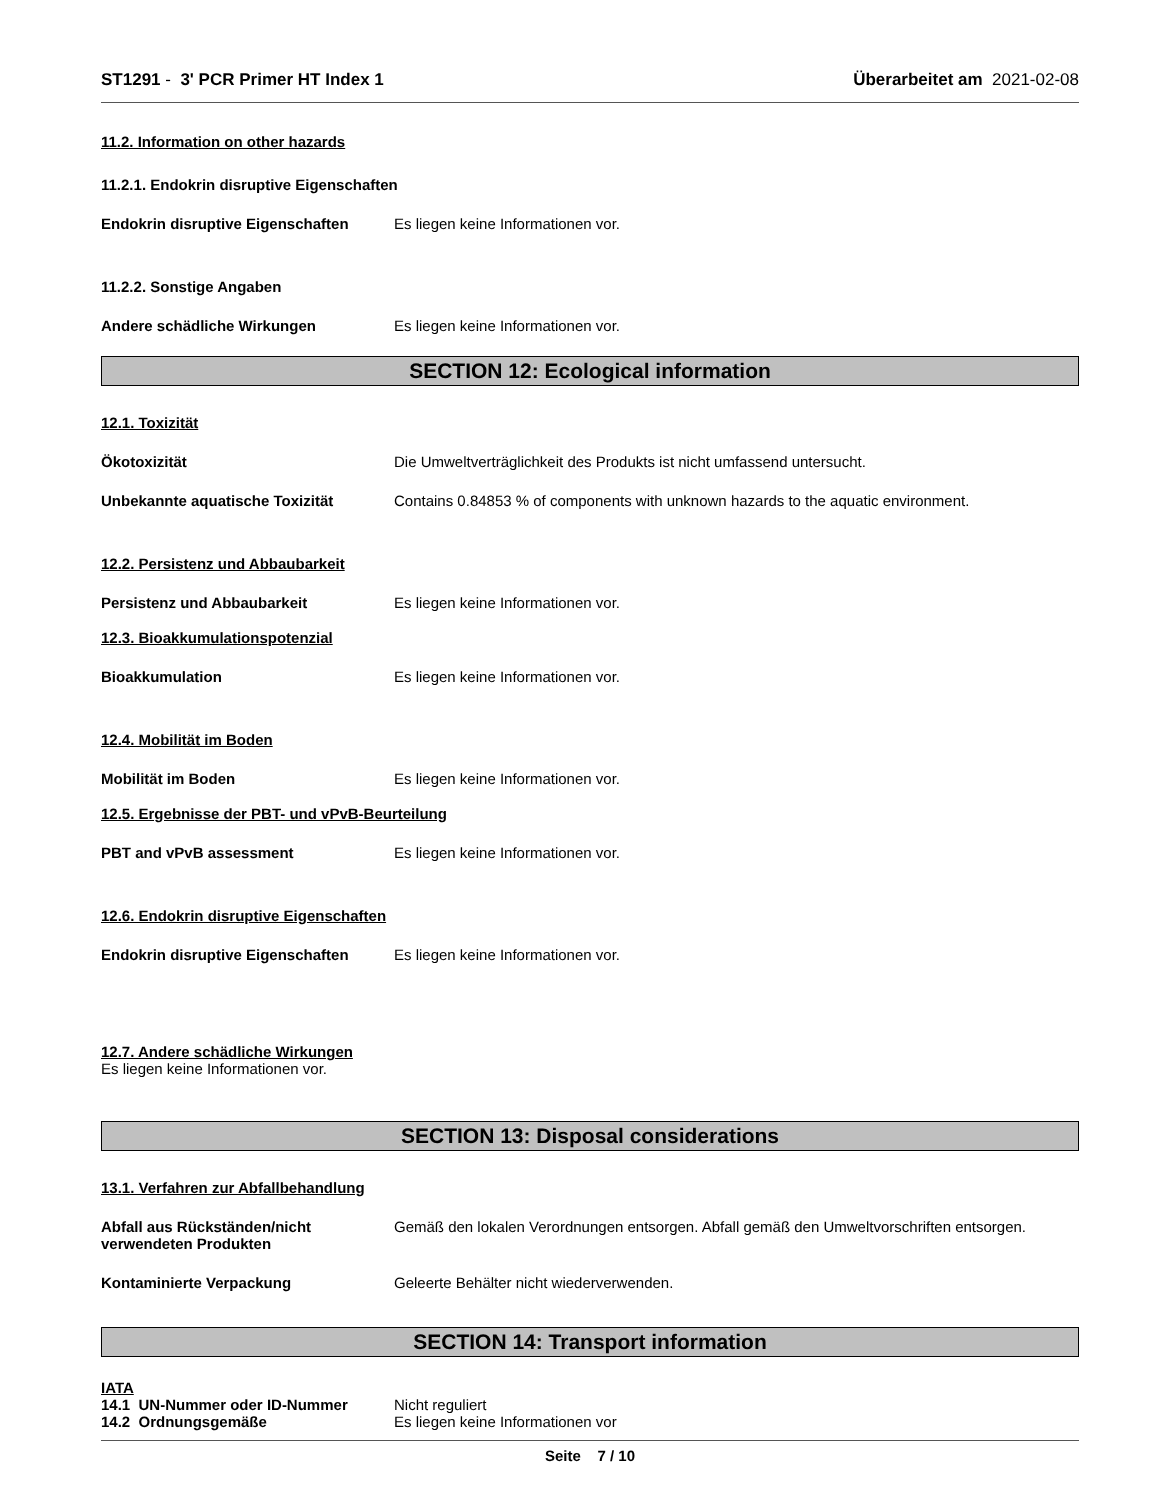ST1291 - 3' PCR Primer HT Index 1
Überarbeitet am 2021-02-08
11.2. Information on other hazards
11.2.1. Endokrin disruptive Eigenschaften
Endokrin disruptive Eigenschaften
Es liegen keine Informationen vor.
11.2.2. Sonstige Angaben
Andere schädliche Wirkungen Es liegen keine Informationen vor.
SECTION 12: Ecological information
12.1. Toxizität
Ökotoxizität Die Umweltverträglichkeit des Produkts ist nicht umfassend untersucht.
Unbekannte aquatische Toxizität Contains 0.84853 % of components with unknown hazards to the aquatic environment.
12.2. Persistenz und Abbaubarkeit
Persistenz und Abbaubarkeit Es liegen keine Informationen vor.
12.3. Bioakkumulationspotenzial
Bioakkumulation Es liegen keine Informationen vor.
12.4. Mobilität im Boden
Mobilität im Boden Es liegen keine Informationen vor.
12.5. Ergebnisse der PBT- und vPvB-Beurteilung
PBT and vPvB assessment Es liegen keine Informationen vor.
12.6. Endokrin disruptive Eigenschaften
Endokrin disruptive Eigenschaften
Es liegen keine Informationen vor.
12.7. Andere schädliche Wirkungen
Es liegen keine Informationen vor.
SECTION 13: Disposal considerations
13.1. Verfahren zur Abfallbehandlung
Abfall aus Rückständen/nicht verwendeten Produkten
Gemäß den lokalen Verordnungen entsorgen. Abfall gemäß den Umweltvorschriften entsorgen.
Kontaminierte Verpackung Geleerte Behälter nicht wiederverwenden.
SECTION 14: Transport information
IATA
14.1 UN-Nummer oder ID-Nummer Nicht reguliert
14.2 Ordnungsgemäße Es liegen keine Informationen vor
Seite 7 / 10